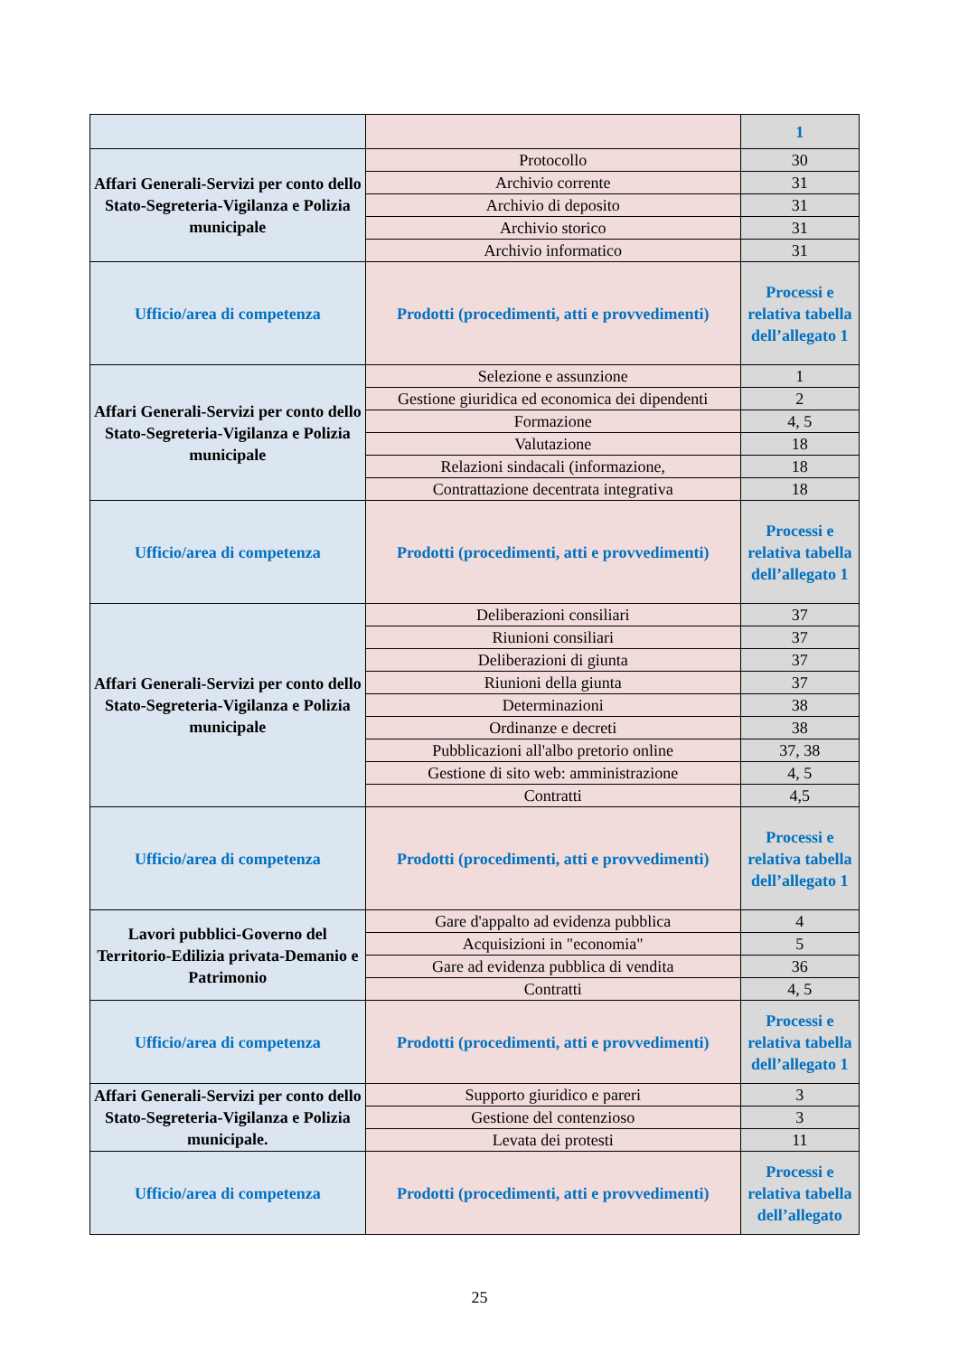| | | 1 |
| Affari Generali-Servizi per conto dello Stato-Segreteria-Vigilanza e Polizia municipale | Protocollo | 30 |
| | Archivio corrente | 31 |
| | Archivio di deposito | 31 |
| | Archivio storico | 31 |
| | Archivio informatico | 31 |
| Ufficio/area di competenza | Prodotti (procedimenti, atti e provvedimenti) | Processi e relativa tabella dell’allegato 1 |
| Affari Generali-Servizi per conto dello Stato-Segreteria-Vigilanza e Polizia municipale | Selezione e assunzione | 1 |
| | Gestione giuridica ed economica dei dipendenti | 2 |
| | Formazione | 4, 5 |
| | Valutazione | 18 |
| | Relazioni sindacali (informazione, | 18 |
| | Contrattazione decentrata integrativa | 18 |
| Ufficio/area di competenza | Prodotti (procedimenti, atti e provvedimenti) | Processi e relativa tabella dell’allegato 1 |
| Affari Generali-Servizi per conto dello Stato-Segreteria-Vigilanza e Polizia municipale | Deliberazioni consiliari | 37 |
| | Riunioni consiliari | 37 |
| | Deliberazioni di giunta | 37 |
| | Riunioni della giunta | 37 |
| | Determinazioni | 38 |
| | Ordinanze e decreti | 38 |
| | Pubblicazioni all'albo pretorio online | 37, 38 |
| | Gestione di sito web: amministrazione | 4, 5 |
| | Contratti | 4,5 |
| Ufficio/area di competenza | Prodotti (procedimenti, atti e provvedimenti) | Processi e relativa tabella dell’allegato 1 |
| Lavori pubblici-Governo del Territorio-Edilizia privata-Demanio e Patrimonio | Gare d'appalto ad evidenza pubblica | 4 |
| | Acquisizioni in "economia" | 5 |
| | Gare ad evidenza pubblica di vendita | 36 |
| | Contratti | 4, 5 |
| Ufficio/area di competenza | Prodotti (procedimenti, atti e provvedimenti) | Processi e relativa tabella dell’allegato 1 |
| Affari Generali-Servizi per conto dello Stato-Segreteria-Vigilanza e Polizia municipale. | Supporto giuridico e pareri | 3 |
| | Gestione del contenzioso | 3 |
| | Levata dei protesti | 11 |
| Ufficio/area di competenza | Prodotti (procedimenti, atti e provvedimenti) | Processi e relativa tabella dell’allegato |
25